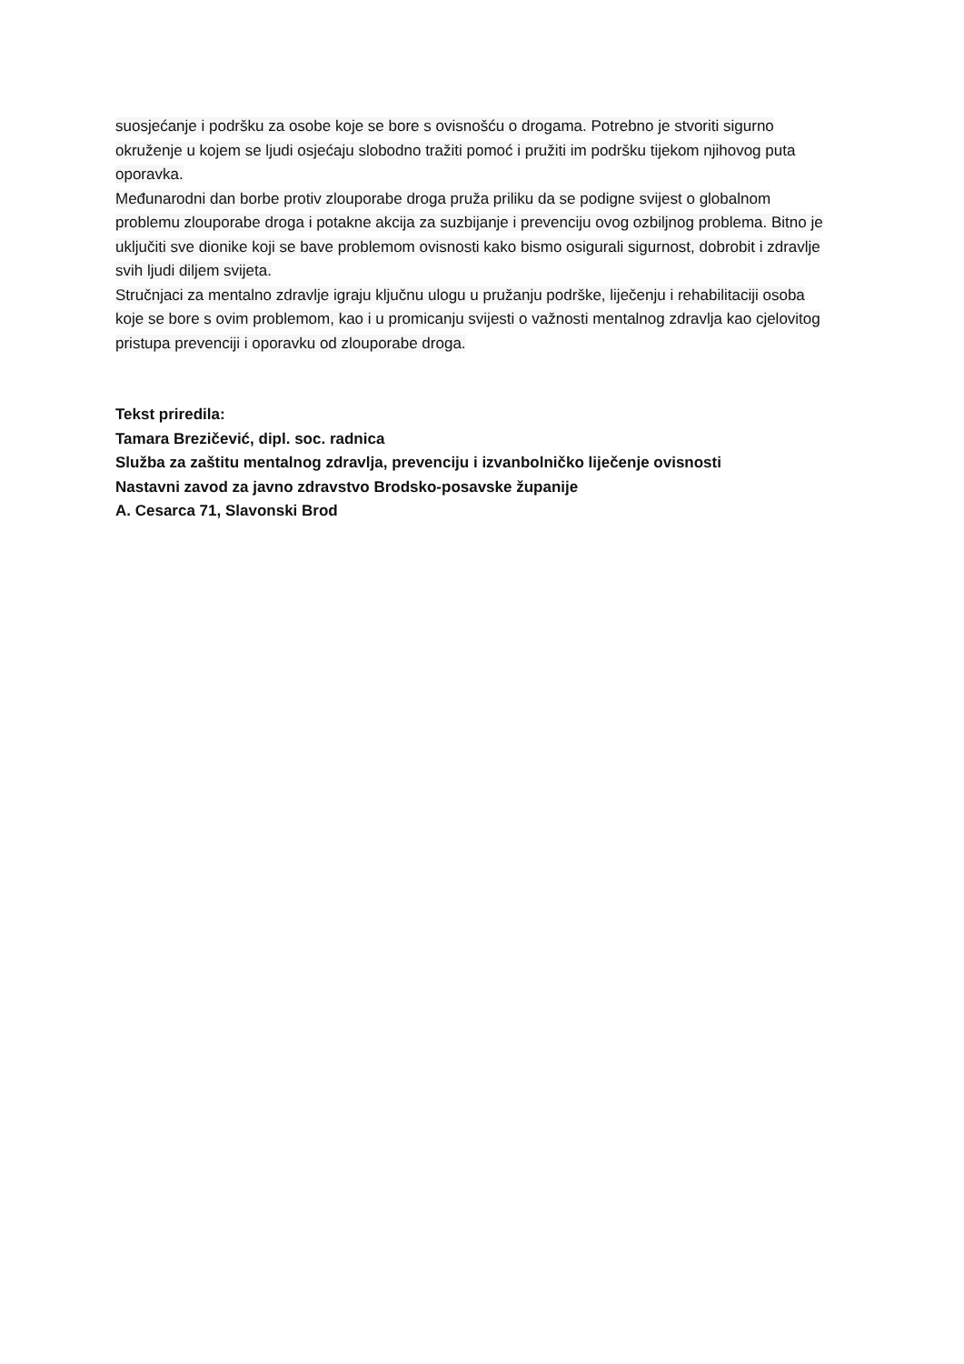suosjećanje i podršku za osobe koje se bore s ovisnošću o drogama. Potrebno je stvoriti sigurno okruženje u kojem se ljudi osjećaju slobodno tražiti pomoć i pružiti im podršku tijekom njihovog puta oporavka.
Međunarodni dan borbe protiv zlouporabe droga pruža priliku da se podigne svijest o globalnom problemu zlouporabe droga i potakne akcija za suzbijanje i prevenciju ovog ozbiljnog problema. Bitno je uključiti sve dionike koji se bave problemom ovisnosti kako bismo osigurali sigurnost, dobrobit i zdravlje svih ljudi diljem svijeta.
Stručnjaci za mentalno zdravlje igraju ključnu ulogu u pružanju podrške, liječenju i rehabilitaciji osoba koje se bore s ovim problemom, kao i u promicanju svijesti o važnosti mentalnog zdravlja kao cjelovitog pristupa prevenciji i oporavku od zlouporabe droga.
Tekst priredila:
Tamara Brezičević, dipl. soc. radnica
Služba za zaštitu mentalnog zdravlja, prevenciju i izvanbolničko liječenje ovisnosti
Nastavni zavod za javno zdravstvo Brodsko-posavske županije
A. Cesarca 71, Slavonski Brod